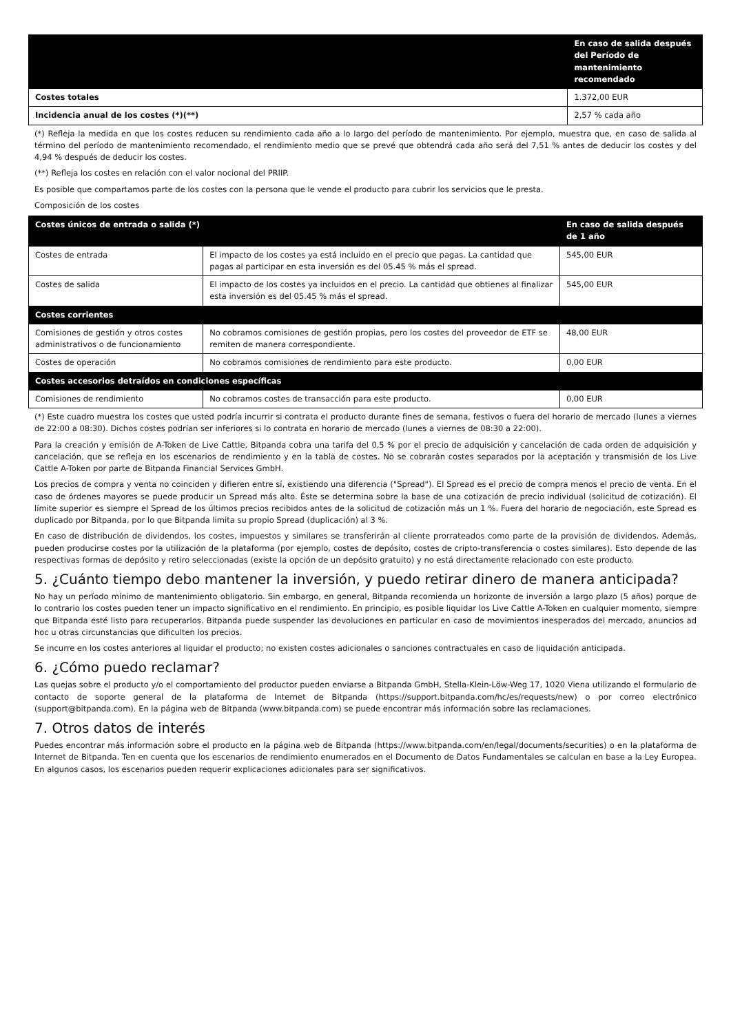| | En caso de salida después del Período de mantenimiento recomendado |
| --- | --- |
| Costes totales | 1.372,00 EUR |
| Incidencia anual de los costes (*)(**) | 2,57 % cada año |
(*) Refleja la medida en que los costes reducen su rendimiento cada año a lo largo del período de mantenimiento. Por ejemplo, muestra que, en caso de salida al término del período de mantenimiento recomendado, el rendimiento medio que se prevé que obtendrá cada año será del 7,51 % antes de deducir los costes y del 4,94 % después de deducir los costes.
(**) Refleja los costes en relación con el valor nocional del PRIIP.
Es posible que compartamos parte de los costes con la persona que le vende el producto para cubrir los servicios que le presta.
Composición de los costes
| Costes únicos de entrada o salida (*) | | En caso de salida después de 1 año |
| Costes de entrada | El impacto de los costes ya está incluido en el precio que pagas. La cantidad que pagas al participar en esta inversión es del 05.45 % más el spread. | 545,00 EUR |
| Costes de salida | El impacto de los costes ya incluidos en el precio. La cantidad que obtienes al finalizar esta inversión es del 05.45 % más el spread. | 545,00 EUR |
| Costes corrientes | | |
| Comisiones de gestión y otros costes administrativos o de funcionamiento | No cobramos comisiones de gestión propias, pero los costes del proveedor de ETF se remiten de manera correspondiente. | 48,00 EUR |
| Costes de operación | No cobramos comisiones de rendimiento para este producto. | 0,00 EUR |
| Costes accesorios detraídos en condiciones específicas | | |
| Comisiones de rendimiento | No cobramos costes de transacción para este producto. | 0,00 EUR |
(*) Este cuadro muestra los costes que usted podría incurrir si contrata el producto durante fines de semana, festivos o fuera del horario de mercado (lunes a viernes de 22:00 a 08:30). Dichos costes podrían ser inferiores si lo contrata en horario de mercado (lunes a viernes de 08:30 a 22:00).
Para la creación y emisión de A-Token de Live Cattle, Bitpanda cobra una tarifa del 0,5 % por el precio de adquisición y cancelación de cada orden de adquisición y cancelación, que se refleja en los escenarios de rendimiento y en la tabla de costes. No se cobrarán costes separados por la aceptación y transmisión de los Live Cattle A-Token por parte de Bitpanda Financial Services GmbH.
Los precios de compra y venta no coinciden y difieren entre sí, existiendo una diferencia ("Spread"). El Spread es el precio de compra menos el precio de venta. En el caso de órdenes mayores se puede producir un Spread más alto. Éste se determina sobre la base de una cotización de precio individual (solicitud de cotización). El límite superior es siempre el Spread de los últimos precios recibidos antes de la solicitud de cotización más un 1 %. Fuera del horario de negociación, este Spread es duplicado por Bitpanda, por lo que Bitpanda limita su propio Spread (duplicación) al 3 %.
En caso de distribución de dividendos, los costes, impuestos y similares se transferirán al cliente prorrateados como parte de la provisión de dividendos. Además, pueden producirse costes por la utilización de la plataforma (por ejemplo, costes de depósito, costes de cripto-transferencia o costes similares). Esto depende de las respectivas formas de depósito y retiro seleccionadas (existe la opción de un depósito gratuito) y no está directamente relacionado con este producto.
5. ¿Cuánto tiempo debo mantener la inversión, y puedo retirar dinero de manera anticipada?
No hay un período mínimo de mantenimiento obligatorio. Sin embargo, en general, Bitpanda recomienda un horizonte de inversión a largo plazo (5 años) porque de lo contrario los costes pueden tener un impacto significativo en el rendimiento. En principio, es posible liquidar los Live Cattle A-Token en cualquier momento, siempre que Bitpanda esté listo para recuperarlos. Bitpanda puede suspender las devoluciones en particular en caso de movimientos inesperados del mercado, anuncios ad hoc u otras circunstancias que dificulten los precios.
Se incurre en los costes anteriores al liquidar el producto; no existen costes adicionales o sanciones contractuales en caso de liquidación anticipada.
6. ¿Cómo puedo reclamar?
Las quejas sobre el producto y/o el comportamiento del productor pueden enviarse a Bitpanda GmbH, Stella-Klein-Löw-Weg 17, 1020 Viena utilizando el formulario de contacto de soporte general de la plataforma de Internet de Bitpanda (https://support.bitpanda.com/hc/es/requests/new) o por correo electrónico (support@bitpanda.com). En la página web de Bitpanda (www.bitpanda.com) se puede encontrar más información sobre las reclamaciones.
7. Otros datos de interés
Puedes encontrar más información sobre el producto en la página web de Bitpanda (https://www.bitpanda.com/en/legal/documents/securities) o en la plataforma de Internet de Bitpanda. Ten en cuenta que los escenarios de rendimiento enumerados en el Documento de Datos Fundamentales se calculan en base a la Ley Europea. En algunos casos, los escenarios pueden requerir explicaciones adicionales para ser significativos.